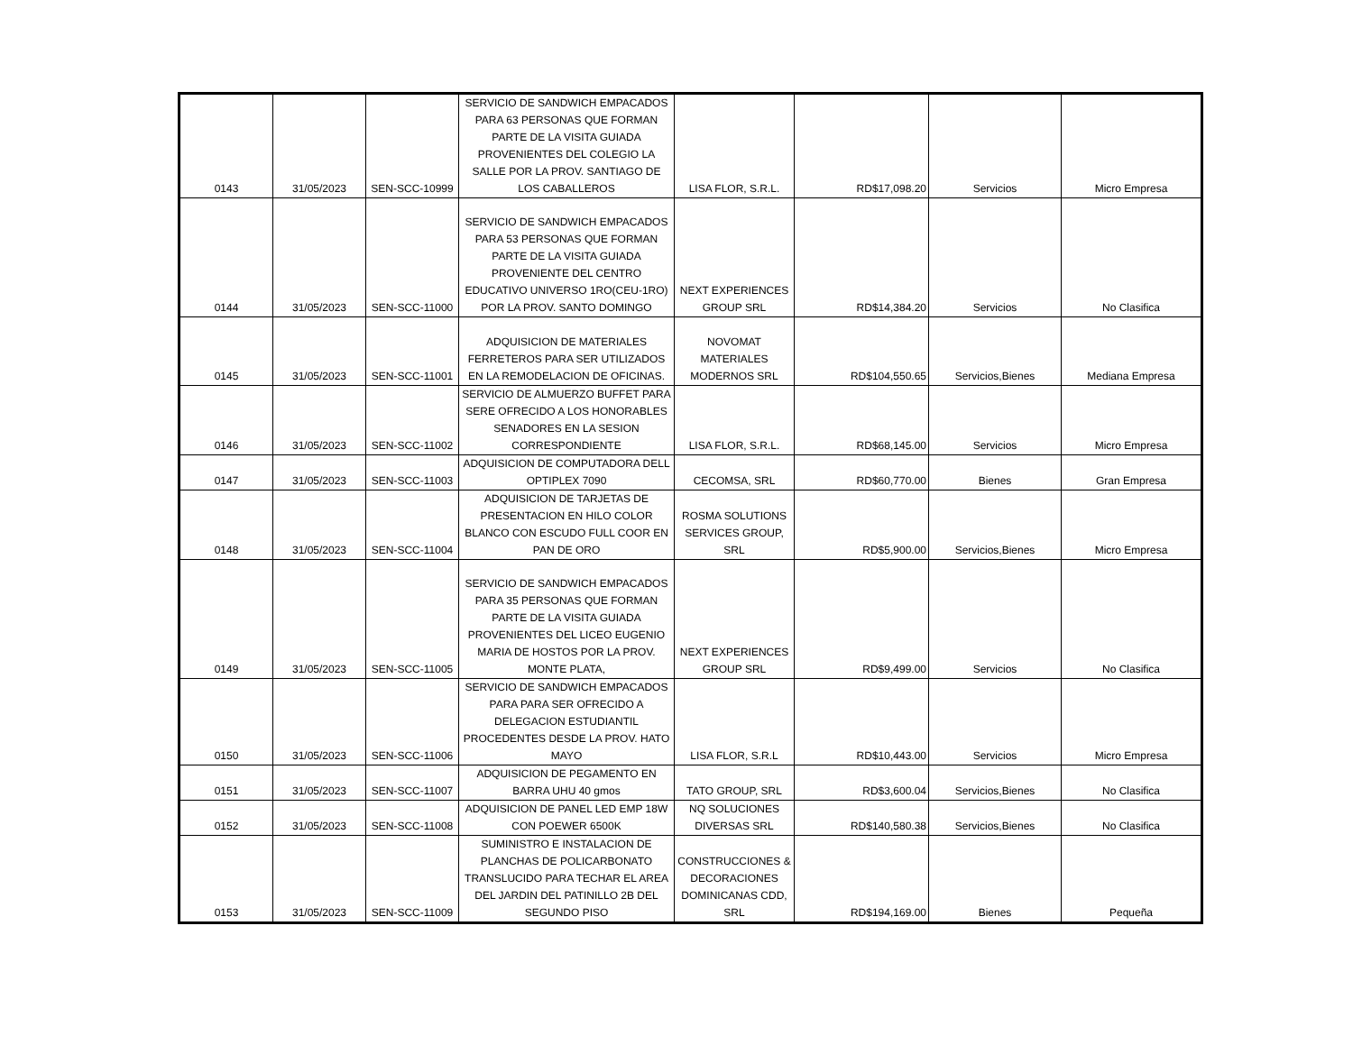| 0143 | 31/05/2023 | SEN-SCC-10999 | SERVICIO DE SANDWICH EMPACADOS PARA 63 PERSONAS QUE FORMAN PARTE DE LA VISITA GUIADA PROVENIENTES DEL COLEGIO LA SALLE POR LA PROV. SANTIAGO DE LOS CABALLEROS | LISA FLOR, S.R.L. | RD$17,098.20 | Servicios | Micro Empresa |
| 0144 | 31/05/2023 | SEN-SCC-11000 | SERVICIO DE SANDWICH EMPACADOS PARA 53 PERSONAS QUE FORMAN PARTE DE LA VISITA GUIADA PROVENIENTE DEL CENTRO EDUCATIVO UNIVERSO 1RO(CEU-1RO) POR LA PROV. SANTO DOMINGO | NEXT EXPERIENCES GROUP SRL | RD$14,384.20 | Servicios | No Clasifica |
| 0145 | 31/05/2023 | SEN-SCC-11001 | ADQUISICION DE MATERIALES FERRETEROS PARA SER UTILIZADOS EN LA REMODELACION DE OFICINAS. | NOVOMAT MATERIALES MODERNOS SRL | RD$104,550.65 | Servicios,Bienes | Mediana Empresa |
| 0146 | 31/05/2023 | SEN-SCC-11002 | SERVICIO DE ALMUERZO BUFFET PARA SERE OFRECIDO A LOS HONORABLES SENADORES EN LA SESION CORRESPONDIENTE | LISA FLOR, S.R.L. | RD$68,145.00 | Servicios | Micro Empresa |
| 0147 | 31/05/2023 | SEN-SCC-11003 | ADQUISICION DE COMPUTADORA DELL OPTIPLEX 7090 | CECOMSA, SRL | RD$60,770.00 | Bienes | Gran Empresa |
| 0148 | 31/05/2023 | SEN-SCC-11004 | ADQUISICION DE TARJETAS DE PRESENTACION EN HILO COLOR BLANCO CON ESCUDO FULL COOR EN PAN DE ORO | ROSMA SOLUTIONS SERVICES GROUP, SRL | RD$5,900.00 | Servicios,Bienes | Micro Empresa |
| 0149 | 31/05/2023 | SEN-SCC-11005 | SERVICIO DE SANDWICH EMPACADOS PARA 35 PERSONAS QUE FORMAN PARTE DE LA VISITA GUIADA PROVENIENTES DEL LICEO EUGENIO MARIA DE HOSTOS POR LA PROV. MONTE PLATA, | NEXT EXPERIENCES GROUP SRL | RD$9,499.00 | Servicios | No Clasifica |
| 0150 | 31/05/2023 | SEN-SCC-11006 | SERVICIO DE SANDWICH EMPACADOS PARA PARA SER OFRECIDO A DELEGACION ESTUDIANTIL PROCEDENTES DESDE LA PROV. HATO MAYO | LISA FLOR, S.R.L | RD$10,443.00 | Servicios | Micro Empresa |
| 0151 | 31/05/2023 | SEN-SCC-11007 | ADQUISICION DE PEGAMENTO EN BARRA UHU 40 gmos | TATO GROUP, SRL | RD$3,600.04 | Servicios,Bienes | No Clasifica |
| 0152 | 31/05/2023 | SEN-SCC-11008 | ADQUISICION DE PANEL LED EMP 18W CON POEWER 6500K | NQ SOLUCIONES DIVERSAS SRL | RD$140,580.38 | Servicios,Bienes | No Clasifica |
| 0153 | 31/05/2023 | SEN-SCC-11009 | SUMINISTRO E INSTALACION DE PLANCHAS DE POLICARBONATO TRANSLUCIDO PARA TECHAR EL AREA DEL JARDIN DEL PATINILLO 2B DEL SEGUNDO PISO | CONSTRUCCIONES & DECORACIONES DOMINICANAS CDD, SRL | RD$194,169.00 | Bienes | Pequeña |